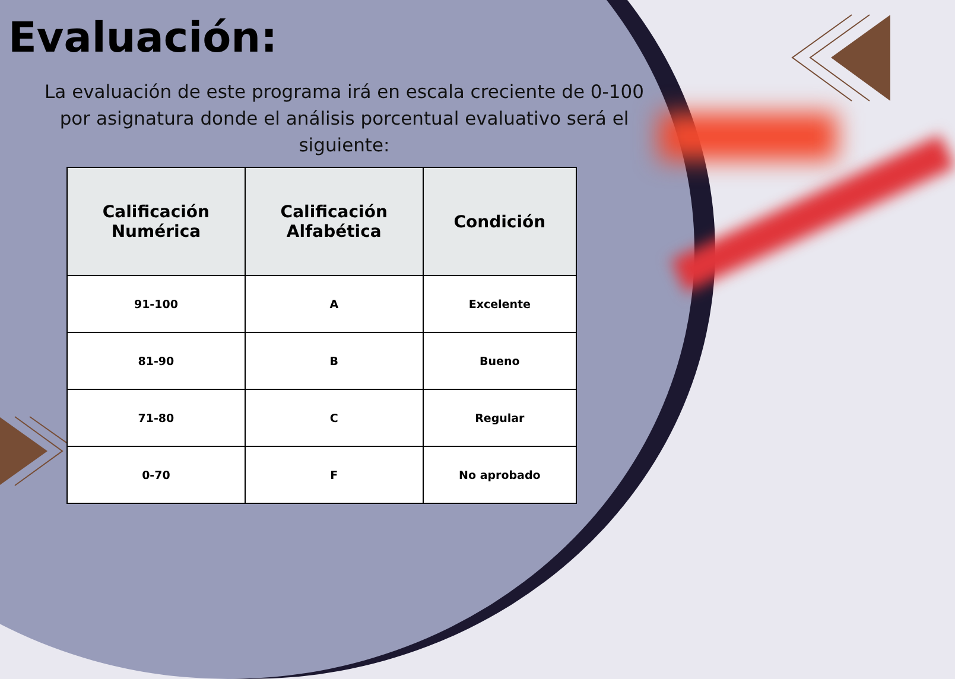Evaluación:
La evaluación de este programa irá en escala creciente de 0-100 por asignatura donde el análisis porcentual evaluativo será el siguiente:
| Calificación Numérica | Calificación Alfabética | Condición |
| --- | --- | --- |
| 91-100 | A | Excelente |
| 81-90 | B | Bueno |
| 71-80 | C | Regular |
| 0-70 | F | No aprobado |